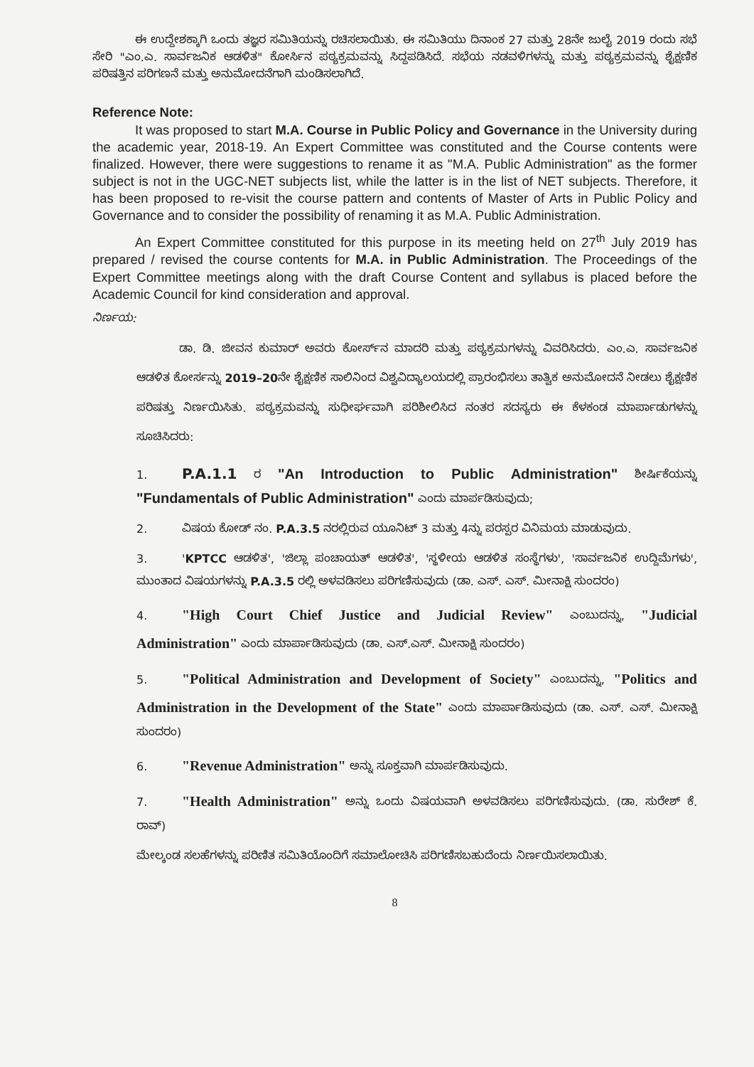ಈ ಉದ್ದೇಶಕ್ಕಾಗಿ ಒಂದು ತಜ್ಞರ ಸಮಿತಿಯನ್ನು ರಚಿಸಲಾಯಿತು. ಈ ಸಮಿತಿಯು ದಿನಾಂಕ 27 ಮತ್ತು 28ನೇ ಜುಲೈ 2019 ರಂದು ಸಭೆ ಸೇರಿ "ಎಂ.ಎ. ಸಾರ್ವಜನಿಕ ಆಡಳಿತ" ಕೋರ್ಸಿನ ಪಠ್ಯಕ್ರಮವನ್ನು ಸಿದ್ದಪಡಿಸಿದೆ. ಸಭೆಯ ನಡವಳಿಗಳನ್ನು ಮತ್ತು ಪಠ್ಯಕ್ರಮವನ್ನು ಶೈಕ್ಷಣಿಕ ಪರಿಷತ್ತಿನ ಪರಿಗಣನೆ ಮತ್ತು ಅನುಮೋದನೆಗಾಗಿ ಮಂಡಿಸಲಾಗಿದೆ.
Reference Note:
It was proposed to start M.A. Course in Public Policy and Governance in the University during the academic year, 2018-19. An Expert Committee was constituted and the Course contents were finalized. However, there were suggestions to rename it as "M.A. Public Administration" as the former subject is not in the UGC-NET subjects list, while the latter is in the list of NET subjects. Therefore, it has been proposed to re-visit the course pattern and contents of Master of Arts in Public Policy and Governance and to consider the possibility of renaming it as M.A. Public Administration.
An Expert Committee constituted for this purpose in its meeting held on 27<sup>th</sup> July 2019 has prepared / revised the course contents for M.A. in Public Administration. The Proceedings of the Expert Committee meetings along with the draft Course Content and syllabus is placed before the Academic Council for kind consideration and approval.
ನಿರ್ಣಯ:
ಡಾ. ಡಿ. ಜೀವನ ಕುಮಾರ್ ಅವರು ಕೋರ್ಸ್‌ನ ಮಾದರಿ ಮತ್ತು ಪಠ್ಯಕ್ರಮಗಳನ್ನು ವಿವರಿಸಿದರು. ಎಂ.ಎ. ಸಾರ್ವಜನಿಕ ಆಡಳಿತ ಕೋರ್ಸನ್ನು 2019–20ನೇ ಶೈಕ್ಷಣಿಕ ಸಾಲಿನಿಂದ ವಿಶ್ವವಿದ್ಯಾಲಯದಲ್ಲಿ ಪ್ರಾರಂಭಿಸಲು ತಾತ್ವಿಕ ಅನುಮೋದನೆ ನೀಡಲು ಶೈಕ್ಷಣಿಕ ಪರಿಷತ್ತು ನಿರ್ಣಯಿಸಿತು. ಪಠ್ಯಕ್ರಮವನ್ನು ಸುಧೀರ್ಘವಾಗಿ ಪರಿಶೀಲಿಸಿದ ನಂತರ ಸದಸ್ಯರು ಈ ಕೆಳಕಂಡ ಮಾರ್ಪಾಡುಗಳನ್ನು ಸೂಚಿಸಿದರು:
1. P.A.1.1 ರ "An Introduction to Public Administration" ಶೀರ್ಷಿಕೆಯನ್ನು "Fundamentals of Public Administration" ಎಂದು ಮಾರ್ಪಡಿಸುವುದು;
2. ವಿಷಯ ಕೋಡ್ ನಂ. P.A.3.5 ನರಲ್ಲಿರುವ ಯೂನಿಟ್ 3 ಮತ್ತು 4ನ್ನು ಪರಸ್ಪರ ವಿನಿಮಯ ಮಾಡುವುದು.
3. 'KPTCC ಆಡಳಿತ', 'ಜಿಲ್ಲಾ ಪಂಚಾಯತ್ ಆಡಳಿತ', 'ಸ್ಥಳೀಯ ಆಡಳಿತ ಸಂಸ್ಥೆಗಳು', 'ಸಾರ್ವಜನಿಕ ಉದ್ದಿಮೆಗಳು', ಮುಂತಾದ ವಿಷಯಗಳನ್ನು P.A.3.5 ರಲ್ಲಿ ಅಳವಡಿಸಲು ಪರಿಗಣಿಸುವುದು (ಡಾ. ಎಸ್. ಎಸ್. ಮೀನಾಕ್ಷಿ ಸುಂದರಂ)
4. "High Court Chief Justice and Judicial Review" ಎಂಬುದನ್ನು, "Judicial Administration" ಎಂದು ಮಾರ್ಪಾಡಿಸುವುದು (ಡಾ. ಎಸ್.ಎಸ್. ಮೀನಾಕ್ಷಿ ಸುಂದರಂ)
5. "Political Administration and Development of Society" ಎಂಬುದನ್ನು, "Politics and Administration in the Development of the State" ಎಂದು ಮಾರ್ಪಾಡಿಸುವುದು (ಡಾ. ಎಸ್. ಎಸ್. ಮೀನಾಕ್ಷಿ ಸುಂದರಂ)
6. "Revenue Administration" ಅನ್ನು ಸೂಕ್ತವಾಗಿ ಮಾರ್ಪಡಿಸುವುದು.
7. "Health Administration" ಅನ್ನು ಒಂದು ವಿಷಯವಾಗಿ ಅಳವಡಿಸಲು ಪರಿಗಣಿಸುವುದು. (ಡಾ. ಸುರೇಶ್ ಕೆ. ರಾವ್)
ಮೇಲ್ಕಂಡ ಸಲಹೆಗಳನ್ನು ಪರಿಣಿತ ಸಮಿತಿಯೊಂದಿಗೆ ಸಮಾಲೋಚಿಸಿ ಪರಿಗಣಿಸಬಹುದೆಂದು ನಿರ್ಣಯಿಸಲಾಯಿತು.
8